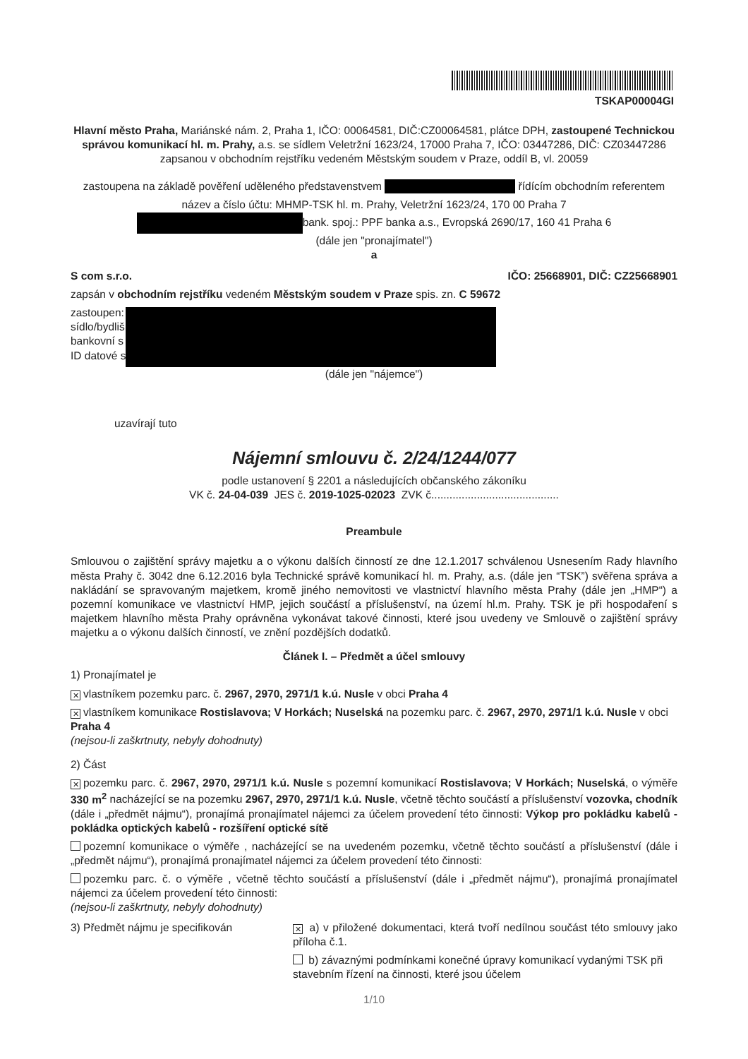TSKAP00004GI
Hlavní město Praha, Mariánské nám. 2, Praha 1, IČO: 00064581, DIČ:CZ00064581, plátce DPH, zastoupené Technickou správou komunikací hl. m. Prahy, a.s. se sídlem Veletržní 1623/24, 17000 Praha 7, IČO: 03447286, DIČ: CZ03447286 zapsanou v obchodním rejstříku vedeném Městským soudem v Praze, oddíl B, vl. 20059
zastoupena na základě pověření uděleného představenstvem řídícím obchodním referentem
název a číslo účtu: MHMP-TSK hl. m. Prahy, Veletržní 1623/24, 170 00 Praha 7
bank. spoj.: PPF banka a.s., Evropská 2690/17, 160 41 Praha 6
(dále jen "pronajímatel")
a
S com s.r.o. IČO: 25668901, DIČ: CZ25668901
zapsán v obchodním rejstříku vedeném Městským soudem v Praze spis. zn. C 59672
zastoupen:
sídlo/bydliš
bankovní s
ID datové s
(dále jen "nájemce")
uzavírají tuto
Nájemní smlouvu č. 2/24/1244/077
podle ustanovení § 2201 a následujících občanského zákoníku
VK č. 24-04-039 JES č. 2019-1025-02023 ZVK č..........................................
Preambule
Smlouvou o zajištění správy majetku a o výkonu dalších činností ze dne 12.1.2017 schválenou Usnesením Rady hlavního města Prahy č. 3042 dne 6.12.2016 byla Technické správě komunikací hl. m. Prahy, a.s. (dále jen “TSK”) svěřena správa a nakládání se spravovaným majetkem, kromě jiného nemovitosti ve vlastnictví hlavního města Prahy (dále jen „HMP“) a pozemní komunikace ve vlastnictví HMP, jejich součástí a příslušenství, na území hl.m. Prahy. TSK je při hospodaření s majetkem hlavního města Prahy oprávněna vykonávat takové činnosti, které jsou uvedeny ve Smlouvě o zajištění správy majetku a o výkonu dalších činností, ve znění pozdějších dodatků.
Článek I. – Předmět a účel smlouvy
1) Pronajímatel je
✕ vlastníkem pozemku parc. č. 2967, 2970, 2971/1 k.ú. Nusle v obci Praha 4
✕ vlastníkem komunikace Rostislavova; V Horkách; Nuselská na pozemku parc. č. 2967, 2970, 2971/1 k.ú. Nusle v obci Praha 4
(nejsou-li zaškrtnuty, nebyly dohodnuty)
2) Část
✕ pozemku parc. č. 2967, 2970, 2971/1 k.ú. Nusle s pozemní komunikací Rostislavova; V Horkách; Nuselská, o výměře 330 m<sup>2</sup> nacházející se na pozemku 2967, 2970, 2971/1 k.ú. Nusle, včetně těchto součástí a příslušenství vozovka, chodník (dále i „předmět nájmu“), pronajímá pronajímatel nájemci za účelem provedení této činnosti: Výkop pro pokládku kabelů - pokládka optických kabelů - rozšíření optické sítě
pozemní komunikace o výměře , nacházející se na uvedeném pozemku, včetně těchto součástí a příslušenství (dále i „předmět nájmu“), pronajímá pronajímatel nájemci za účelem provedení této činnosti:
pozemku parc. č. o výměře , včetně těchto součástí a příslušenství (dále i „předmět nájmu“), pronajímá pronajímatel nájemci za účelem provedení této činnosti:
(nejsou-li zaškrtnuty, nebyly dohodnuty)
3) Předmět nájmu je specifikován
✕ a) v přiložené dokumentaci, která tvoří nedílnou součást této smlouvy jako příloha č.1.
b) závaznými podmínkami konečné úpravy komunikací vydanými TSK při stavebním řízení na činnosti, které jsou účelem
1/10